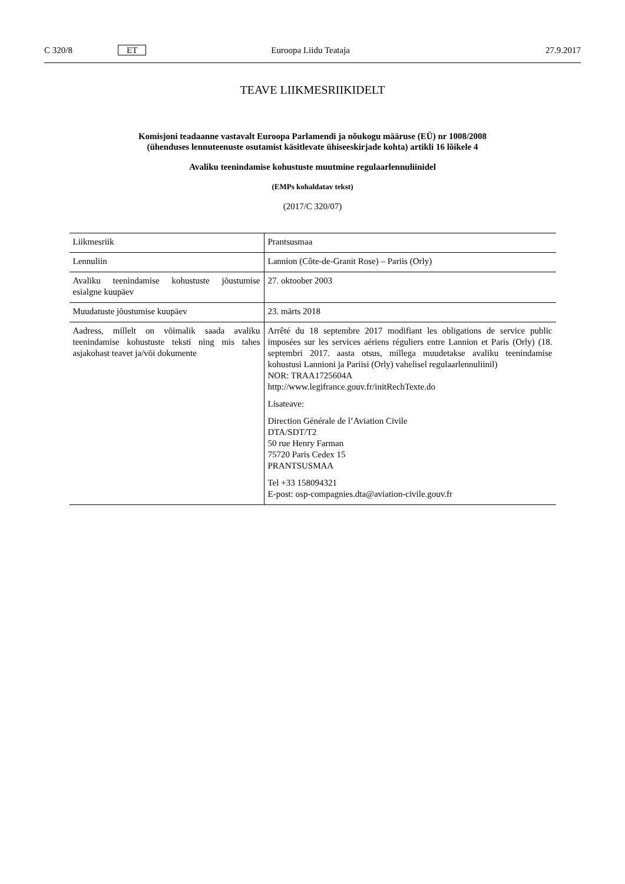C 320/8 ET Euroopa Liidu Teataja 27.9.2017
TEAVE LIIKMESRIIKIDELT
Komisjoni teadaanne vastavalt Euroopa Parlamendi ja nõukogu määruse (EÜ) nr 1008/2008
(ühenduses lennuteenuste osutamist käsitlevate ühiseeskirjade kohta) artikli 16 lõikele 4
Avaliku teenindamise kohustuste muutmine regulaarlennuliinidel
(EMPs kohaldatav tekst)
(2017/C 320/07)
| Liikmesriik | Prantsusmaa |
| Lennuliin | Lannion (Côte-de-Granit Rose) – Pariis (Orly) |
| Avaliku teenindamise kohustuste jõustumise esialgne kuupäev | 27. oktoober 2003 |
| Muudatuste jõustumise kuupäev | 23. märts 2018 |
| Aadress, millelt on võimalik saada avaliku teenindamise kohustuste teksti ning mis tahes asjakohast teavet ja/või dokumente | Arrêté du 18 septembre 2017 modifiant les obligations de service public imposées sur les services aériens réguliers entre Lannion et Paris (Orly) (18. septembri 2017. aasta otsus, millega muudetakse avaliku teenindamise kohustusi Lannioni ja Pariisi (Orly) vahelisel regulaarlennuliinil) NOR: TRAA1725604A http://www.legifrance.gouv.fr/initRechTexte.do Lisateave: Direction Générale de l’Aviation Civile DTA/SDT/T2 50 rue Henry Farman 75720 Paris Cedex 15 PRANTSUSMAA Tel +33 158094321 E-post: osp-compagnies.dta@aviation-civile.gouv.fr |